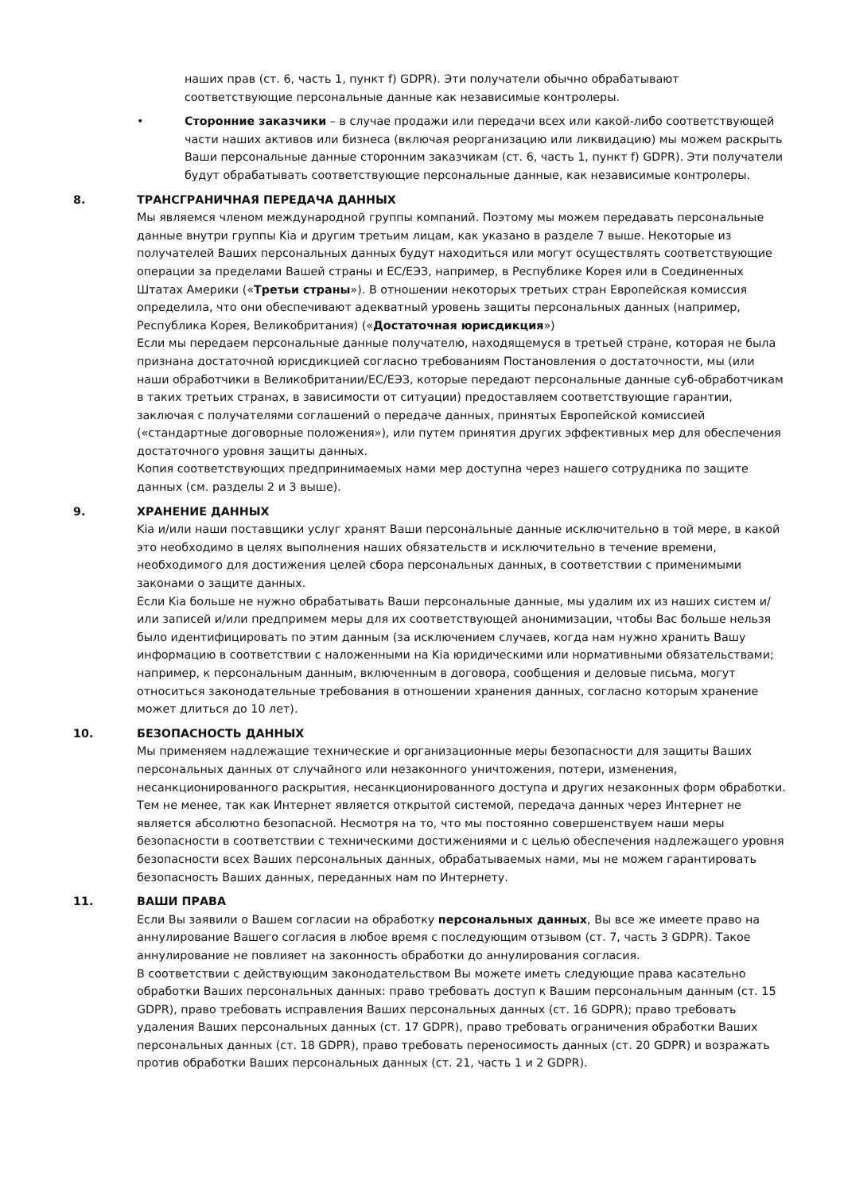наших прав (ст. 6, часть 1, пункт f) GDPR). Эти получатели обычно обрабатывают соответствующие персональные данные как независимые контролеры.
• Сторонние заказчики – в случае продажи или передачи всех или какой-либо соответствующей части наших активов или бизнеса (включая реорганизацию или ликвидацию) мы можем раскрыть Ваши персональные данные сторонним заказчикам (ст. 6, часть 1, пункт f) GDPR). Эти получатели будут обрабатывать соответствующие персональные данные, как независимые контролеры.
8. ТРАНСГРАНИЧНАЯ ПЕРЕДАЧА ДАННЫХ
Мы являемся членом международной группы компаний. Поэтому мы можем передавать персональные данные внутри группы Kia и другим третьим лицам, как указано в разделе 7 выше. Некоторые из получателей Ваших персональных данных будут находиться или могут осуществлять соответствующие операции за пределами Вашей страны и ЕС/ЕЭЗ, например, в Республике Корея или в Соединенных Штатах Америки («Третьи страны»). В отношении некоторых третьих стран Европейская комиссия определила, что они обеспечивают адекватный уровень защиты персональных данных (например, Республика Корея, Великобритания) («Достаточная юрисдикция»)
Если мы передаем персональные данные получателю, находящемуся в третьей стране, которая не была признана достаточной юрисдикцией согласно требованиям Постановления о достаточности, мы (или наши обработчики в Великобритании/ЕС/ЕЭЗ, которые передают персональные данные суб-обработчикам в таких третьих странах, в зависимости от ситуации) предоставляем соответствующие гарантии, заключая с получателями соглашений о передаче данных, принятых Европейской комиссией («стандартные договорные положения»), или путем принятия других эффективных мер для обеспечения достаточного уровня защиты данных.
Копия соответствующих предпринимаемых нами мер доступна через нашего сотрудника по защите данных (см. разделы 2 и 3 выше).
9. ХРАНЕНИЕ ДАННЫХ
Kia и/или наши поставщики услуг хранят Ваши персональные данные исключительно в той мере, в какой это необходимо в целях выполнения наших обязательств и исключительно в течение времени, необходимого для достижения целей сбора персональных данных, в соответствии с применимыми законами о защите данных.
Если Kia больше не нужно обрабатывать Ваши персональные данные, мы удалим их из наших систем и/или записей и/или предпримем меры для их соответствующей анонимизации, чтобы Вас больше нельзя было идентифицировать по этим данным (за исключением случаев, когда нам нужно хранить Вашу информацию в соответствии с наложенными на Kia юридическими или нормативными обязательствами; например, к персональным данным, включенным в договора, сообщения и деловые письма, могут относиться законодательные требования в отношении хранения данных, согласно которым хранение может длиться до 10 лет).
10. БЕЗОПАСНОСТЬ ДАННЫХ
Мы применяем надлежащие технические и организационные меры безопасности для защиты Ваших персональных данных от случайного или незаконного уничтожения, потери, изменения, несанкционированного раскрытия, несанкционированного доступа и других незаконных форм обработки.
Тем не менее, так как Интернет является открытой системой, передача данных через Интернет не является абсолютно безопасной. Несмотря на то, что мы постоянно совершенствуем наши меры безопасности в соответствии с техническими достижениями и с целью обеспечения надлежащего уровня безопасности всех Ваших персональных данных, обрабатываемых нами, мы не можем гарантировать безопасность Ваших данных, переданных нам по Интернету.
11. ВАШИ ПРАВА
Если Вы заявили о Вашем согласии на обработку персональных данных, Вы все же имеете право на аннулирование Вашего согласия в любое время с последующим отзывом (ст. 7, часть 3 GDPR). Такое аннулирование не повлияет на законность обработки до аннулирования согласия.
В соответствии с действующим законодательством Вы можете иметь следующие права касательно обработки Ваших персональных данных: право требовать доступ к Вашим персональным данным (ст. 15 GDPR), право требовать исправления Ваших персональных данных (ст. 16 GDPR); право требовать удаления Ваших персональных данных (ст. 17 GDPR), право требовать ограничения обработки Ваших персональных данных (ст. 18 GDPR), право требовать переносимость данных (ст. 20 GDPR) и возражать против обработки Ваших персональных данных (ст. 21, часть 1 и 2 GDPR).